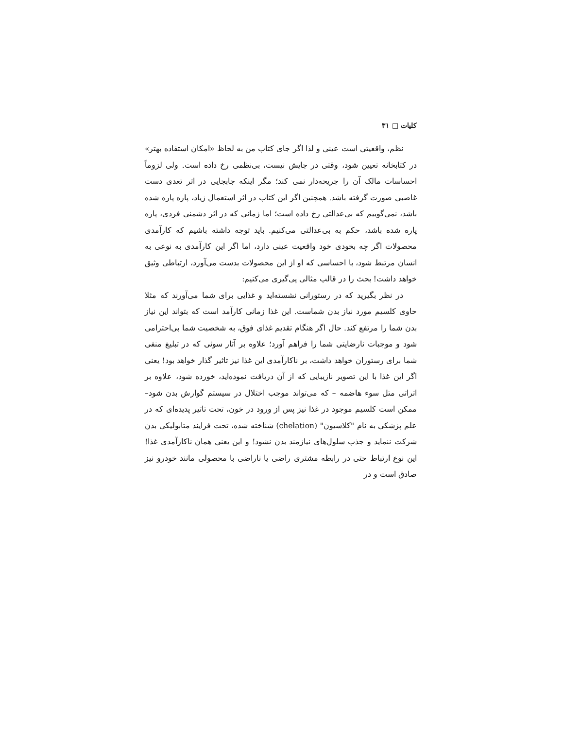کلیات □ ۳۱
نظم، واقعیتی است عینی و لذا اگر جای کتاب من به لحاظ «امکان استفاده بهتر» در کتابخانه تعیین شود، وقتی در جایش نیست، بی‌نظمی رخ داده است. ولی لزوماً احساسات مالک آن را جریحه‌دار نمی کند؛ مگر اینکه جابجایی در اثر تعدی دست غاصبی صورت گرفته باشد. همچنین اگر این کتاب در اثر استعمال زیاد، پاره پاره شده باشد، نمی‌گوییم که بی‌عدالتی رخ داده است؛ اما زمانی که در اثر دشمنی فردی، پاره پاره شده باشد، حکم به بی‌عدالتی می‌کنیم. باید توجه داشته باشیم که کارآمدی محصولات اگر چه بخودی خود واقعیت عینی دارد، اما اگر این کارآمدی به نوعی به انسان مرتبط شود، با احساسی که او از این محصولات بدست می‌آورد، ارتباطی وثیق خواهد داشت! بحث را در قالب مثالی پی‌گیری می‌کنیم:
در نظر بگیرید که در رستورانی نشسته‌اید و غذایی برای شما می‌آورند که مثلا حاوی کلسیم مورد نیاز بدن شماست. این غذا زمانی کارآمد است که بتواند این نیاز بدن شما را مرتفع کند. حال اگر هنگام تقدیم غذای فوق، به شخصیت شما بی‌احترامی شود و موجبات نارضایتی شما را فراهم آورد؛ علاوه بر آثار سوئی که در تبلیغ منفی شما برای رستوران خواهد داشت، بر ناکارآمدی این غذا نیز تاثیر گذار خواهد بود! یعنی اگر این غذا با این تصویر نازیبایی که از آن دریافت نموده‌اید، خورده شود، علاوه بر اثراتی مثل سوء هاضمه – که می‌تواند موجب اختلال در سیستم گوارش بدن شود– ممکن است کلسیم موجود در غذا نیز پس از ورود در خون، تحت تاثیر پدیده‌ای که در علم پزشکی به نام "کلاسیون" (chelation) شناخته شده، تحت فرایند متابولیکی بدن شرکت ننماید و جذب سلول‌های نیازمند بدن نشود! و این یعنی همان ناکارآمدی غذا! این نوع ارتباط حتی در رابطه مشتری راضی یا ناراضی با محصولی مانند خودرو نیز صادق است و در